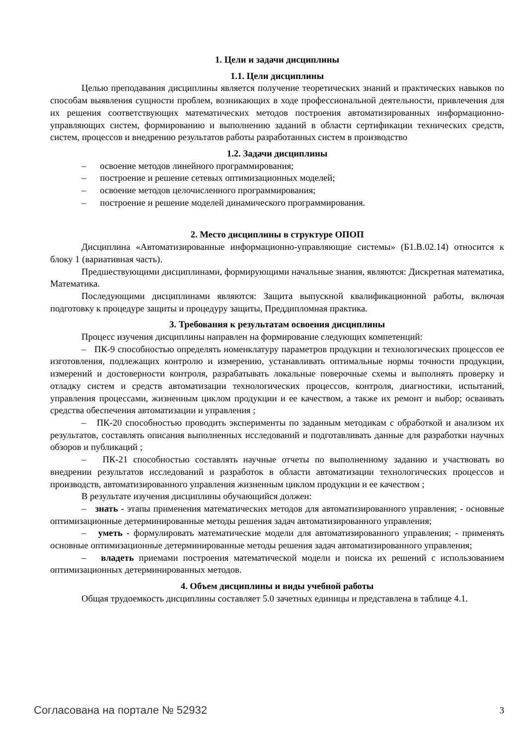1. Цели и задачи дисциплины
1.1. Цели дисциплины
Целью преподавания дисциплины является получение теоретических знаний и практических навыков по способам выявления сущности проблем, возникающих в ходе профессиональной деятельности, привлечения для их решения соответствующих математических методов построения автоматизированных информационно-управляющих систем, формированию и выполнению заданий в области сертификации технических средств, систем, процессов и внедрению результатов работы разработанных систем в производство
1.2. Задачи дисциплины
– освоение методов линейного программирования;
– построение и решение сетевых оптимизационных моделей;
– освоение методов целочисленного программирования;
– построение и решение моделей динамического программирования.
2. Место дисциплины в структуре ОПОП
Дисциплина «Автоматизированные информационно-управляющие системы» (Б1.В.02.14) относится к блоку 1 (вариативная часть).
Предшествующими дисциплинами, формирующими начальные знания, являются: Дискретная математика, Математика.
Последующими дисциплинами являются: Защита выпускной квалификационной работы, включая подготовку к процедуре защиты и процедуру защиты, Преддипломная практика.
3. Требования к результатам освоения дисциплины
Процесс изучения дисциплины направлен на формирование следующих компетенций:
– ПК-9 способностью определять номенклатуру параметров продукции и технологических процессов ее изготовления, подлежащих контролю и измерению, устанавливать оптимальные нормы точности продукции, измерений и достоверности контроля, разрабатывать локальные поверочные схемы и выполнять проверку и отладку систем и средств автоматизации технологических процессов, контроля, диагностики, испытаний, управления процессами, жизненным циклом продукции и ее качеством, а также их ремонт и выбор; осваивать средства обеспечения автоматизации и управления ;
– ПК-20 способностью проводить эксперименты по заданным методикам с обработкой и анализом их результатов, составлять описания выполненных исследований и подготавливать данные для разработки научных обзоров и публикаций ;
– ПК-21 способностью составлять научные отчеты по выполненному заданию и участвовать во внедрении результатов исследований и разработок в области автоматизации технологических процессов и производств, автоматизированного управления жизненным циклом продукции и ее качеством ;
В результате изучения дисциплины обучающийся должен:
– знать - этапы применения математических методов для автоматизированного управления; - основные оптимизационные детерминированные методы решения задач автоматизированного управления;
– уметь - формулировать математические модели для автоматизированного управления; - применять основные оптимизационные детерминированные методы решения задач автоматизированного управления;
– владеть приемами построения математической модели и поиска их решений с использованием оптимизационных детерминированных методов.
4. Объем дисциплины и виды учебной работы
Общая трудоемкость дисциплины составляет 5.0 зачетных единицы и представлена в таблице 4.1.
Согласована на портале № 52932 3